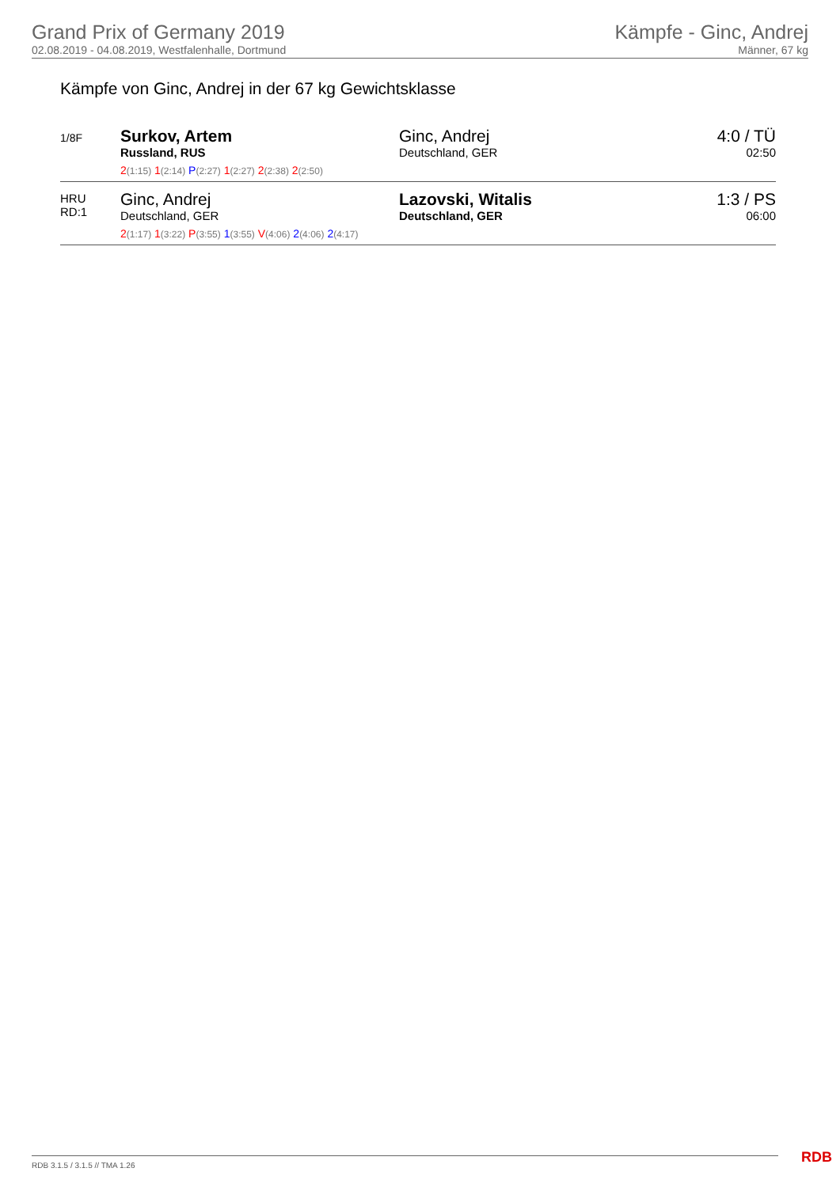Grand Prix of Germany 2019
02.08.2019 - 04.08.2019, Westfalenhalle, Dortmund
Kämpfe - Ginc, Andrej
Männer, 67 kg
Kämpfe von Ginc, Andrej in der 67 kg Gewichtsklasse
| 1/8F | Surkov, Artem Russland, RUS | Ginc, Andrej Deutschland, GER | 4:0 / TÜ 02:50 |
| | 2 (1:15) 1 (2:14) P (2:27) 1 (2:27) 2 (2:38) 2 (2:50) | | |
| HRU RD:1 | Ginc, Andrej Deutschland, GER | Lazovski, Witalis Deutschland, GER | 1:3 / PS 06:00 |
| | 2 (1:17) 1 (3:22) P (3:55) 1 (3:55) V (4:06) 2 (4:06) 2 (4:17) | | |
RDB 3.1.5 / 3.1.5 // TMA 1.26 RDB